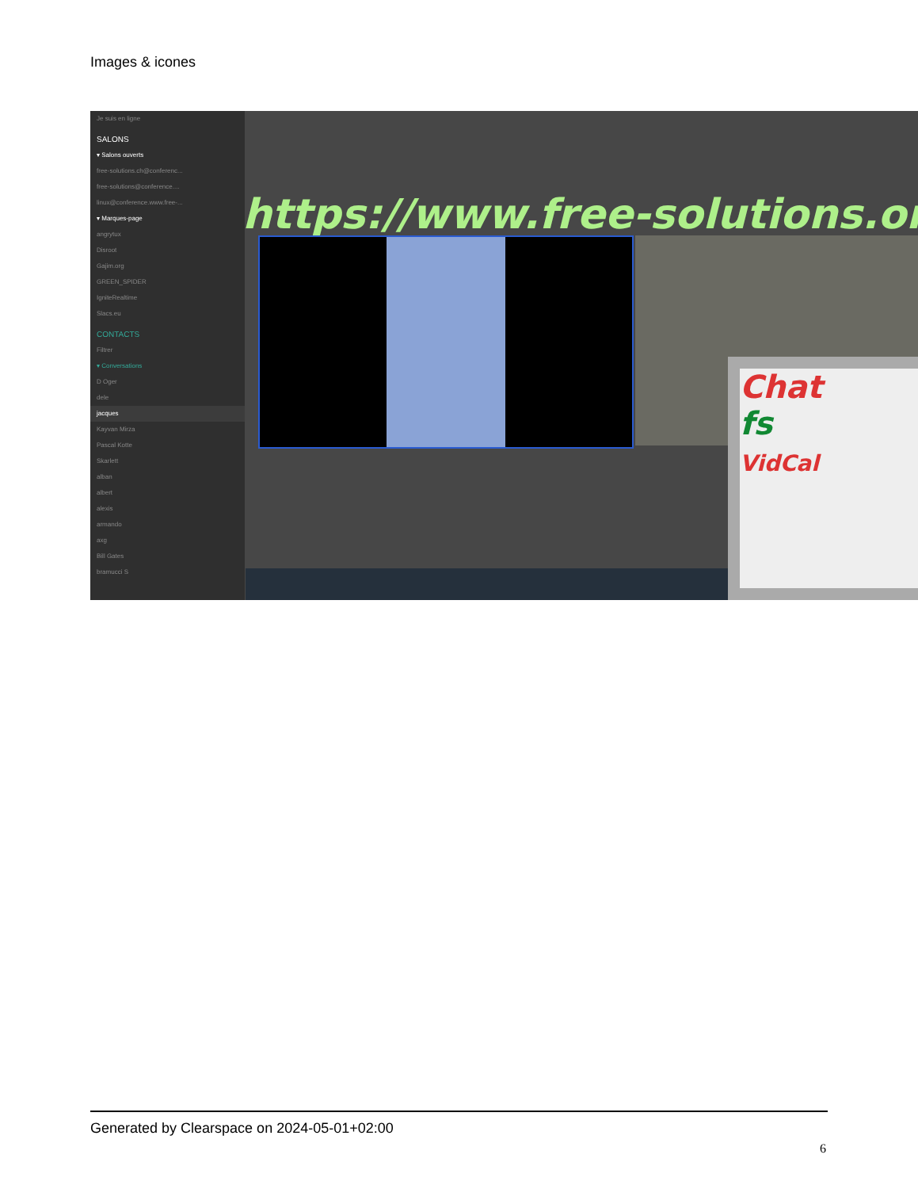Images & icones
Je suis en ligne
SALONS
▾ Salons ouverts
free-solutions.ch@conferenc...
free-solutions@conference....
linux@conference.www.free-...
▾ Marques-page
angrytux
Disroot
Gajim.org
GREEN_SPIDER
IgniteRealtime
Slacs.eu
CONTACTS
Filtrer
▾ Conversations
D Oger
dele
jacques
Kayvan Mirza
Pascal Kotte
Skarlett
alban
albert
alexis
armando
axg
Bill Gates
bramucci S
https://www.free-solutions.org/
Chat
fs
VidCal
Generated by Clearspace on 2024-05-01+02:00
6